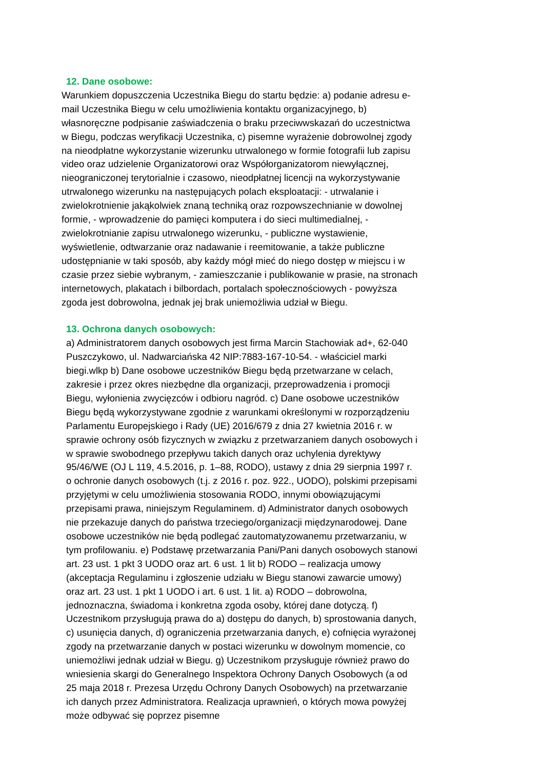12. Dane osobowe:
Warunkiem dopuszczenia Uczestnika Biegu do startu będzie: a) podanie adresu e-mail Uczestnika Biegu w celu umożliwienia kontaktu organizacyjnego, b) własnoręczne podpisanie zaświadczenia o braku przeciwwskazań do uczestnictwa w Biegu, podczas weryfikacji Uczestnika, c) pisemne wyrażenie dobrowolnej zgody na nieodpłatne wykorzystanie wizerunku utrwalonego w formie fotografii lub zapisu video oraz udzielenie Organizatorowi oraz Współorganizatorom niewyłącznej, nieograniczonej terytorialnie i czasowo, nieodpłatnej licencji na wykorzystywanie utrwalonego wizerunku na następujących polach eksploatacji: - utrwalanie i zwielokrotnienie jakąkolwiek znaną techniką oraz rozpowszechnianie w dowolnej formie, - wprowadzenie do pamięci komputera i do sieci multimedialnej, - zwielokrotnianie zapisu utrwalonego wizerunku, - publiczne wystawienie, wyświetlenie, odtwarzanie oraz nadawanie i reemitowanie, a także publiczne udostępnianie w taki sposób, aby każdy mógł mieć do niego dostęp w miejscu i w czasie przez siebie wybranym, - zamieszczanie i publikowanie w prasie, na stronach internetowych, plakatach i bilbordach, portalach społecznościowych - powyższa zgoda jest dobrowolna, jednak jej brak uniemożliwia udział w Biegu.
13. Ochrona danych osobowych:
a) Administratorem danych osobowych jest firma Marcin Stachowiak ad+, 62-040 Puszczykowo, ul. Nadwarciańska 42 NIP:7883-167-10-54. - właściciel marki biegi.wlkp b) Dane osobowe uczestników Biegu będą przetwarzane w celach, zakresie i przez okres niezbędne dla organizacji, przeprowadzenia i promocji Biegu, wyłonienia zwycięzców i odbioru nagród. c) Dane osobowe uczestników Biegu będą wykorzystywane zgodnie z warunkami określonymi w rozporządzeniu Parlamentu Europejskiego i Rady (UE) 2016/679 z dnia 27 kwietnia 2016 r. w sprawie ochrony osób fizycznych w związku z przetwarzaniem danych osobowych i w sprawie swobodnego przepływu takich danych oraz uchylenia dyrektywy 95/46/WE (OJ L 119, 4.5.2016, p. 1–88, RODO), ustawy z dnia 29 sierpnia 1997 r. o ochronie danych osobowych (t.j. z 2016 r. poz. 922., UODO), polskimi przepisami przyjętymi w celu umożliwienia stosowania RODO, innymi obowiązującymi przepisami prawa, niniejszym Regulaminem. d) Administrator danych osobowych nie przekazuje danych do państwa trzeciego/organizacji międzynarodowej. Dane osobowe uczestników nie będą podlegać zautomatyzowanemu przetwarzaniu, w tym profilowaniu. e) Podstawę przetwarzania Pani/Pani danych osobowych stanowi art. 23 ust. 1 pkt 3 UODO oraz art. 6 ust. 1 lit b) RODO – realizacja umowy (akceptacja Regulaminu i zgłoszenie udziału w Biegu stanowi zawarcie umowy) oraz art. 23 ust. 1 pkt 1 UODO i art. 6 ust. 1 lit. a) RODO – dobrowolna, jednoznaczna, świadoma i konkretna zgoda osoby, której dane dotyczą. f) Uczestnikom przysługują prawa do a) dostępu do danych, b) sprostowania danych, c) usunięcia danych, d) ograniczenia przetwarzania danych, e) cofnięcia wyrażonej zgody na przetwarzanie danych w postaci wizerunku w dowolnym momencie, co uniemożliwi jednak udział w Biegu. g) Uczestnikom przysługuje również prawo do wniesienia skargi do Generalnego Inspektora Ochrony Danych Osobowych (a od 25 maja 2018 r. Prezesa Urzędu Ochrony Danych Osobowych) na przetwarzanie ich danych przez Administratora. Realizacja uprawnień, o których mowa powyżej może odbywać się poprzez pisemne